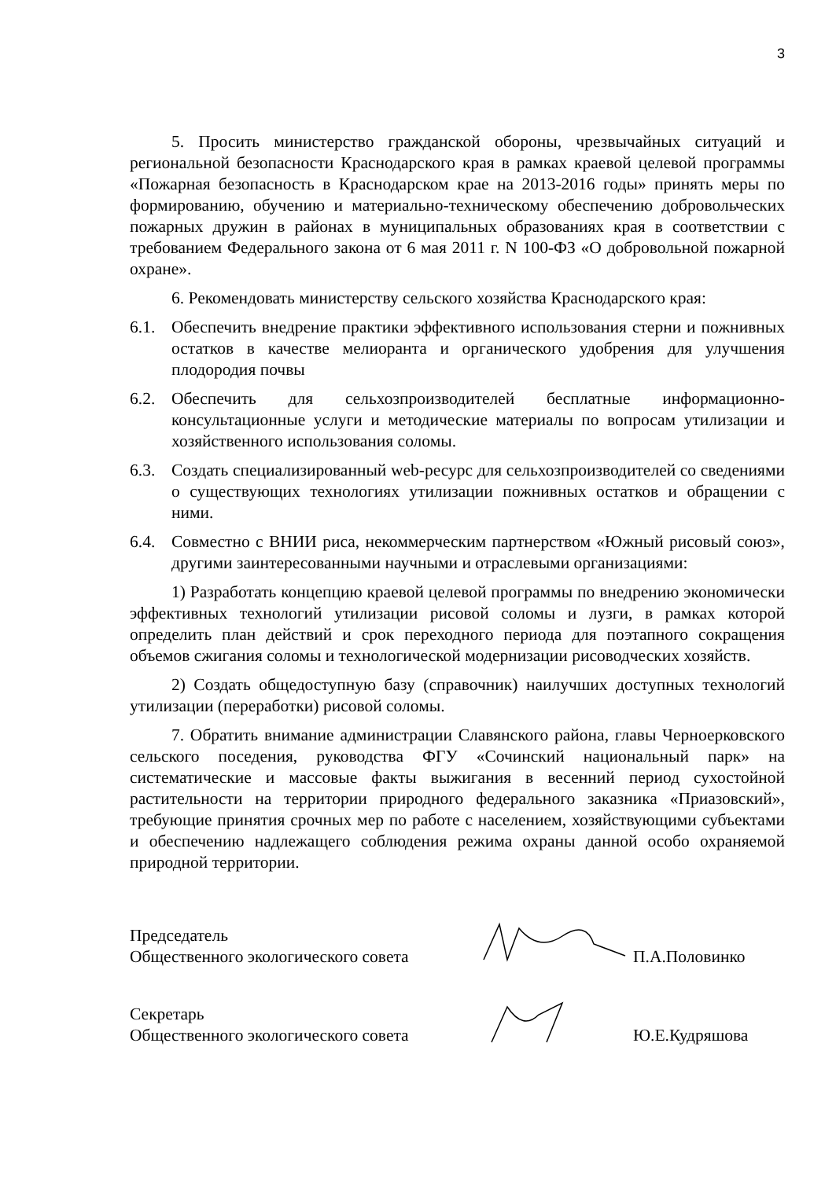3
5. Просить министерство гражданской обороны, чрезвычайных ситуаций и региональной безопасности Краснодарского края в рамках краевой целевой программы «Пожарная безопасность в Краснодарском крае на 2013-2016 годы» принять меры по формированию, обучению и материально-техническому обеспечению добровольческих пожарных дружин в районах в муниципальных образованиях края в соответствии с требованием Федерального закона от 6 мая 2011 г. N 100-ФЗ «О добровольной пожарной охране».
6. Рекомендовать министерству сельского хозяйства Краснодарского края:
6.1. Обеспечить внедрение практики эффективного использования стерни и пожнивных остатков в качестве мелиоранта и органического удобрения для улучшения плодородия почвы
6.2. Обеспечить для сельхозпроизводителей бесплатные информационно-консультационные услуги и методические материалы по вопросам утилизации и хозяйственного использования соломы.
6.3. Создать специализированный web-ресурс для сельхозпроизводителей со сведениями о существующих технологиях утилизации пожнивных остатков и обращении с ними.
6.4. Совместно с ВНИИ риса, некоммерческим партнерством «Южный рисовый союз», другими заинтересованными научными и отраслевыми организациями:
1) Разработать концепцию краевой целевой программы по внедрению экономически эффективных технологий утилизации рисовой соломы и лузги, в рамках которой определить план действий и срок переходного периода для поэтапного сокращения объемов сжигания соломы и технологической модернизации рисоводческих хозяйств.
2) Создать общедоступную базу (справочник) наилучших доступных технологий утилизации (переработки) рисовой соломы.
7. Обратить внимание администрации Славянского района, главы Черноерковского сельского поседения, руководства ФГУ «Сочинский национальный парк» на систематические и массовые факты выжигания в весенний период сухостойной растительности на территории природного федерального заказника «Приазовский», требующие принятия срочных мер по работе с населением, хозяйствующими субъектами и обеспечению надлежащего соблюдения режима охраны данной особо охраняемой природной территории.
Председатель
Общественного экологического совета
П.А.Половинко
Секретарь
Общественного экологического совета
Ю.Е.Кудряшова